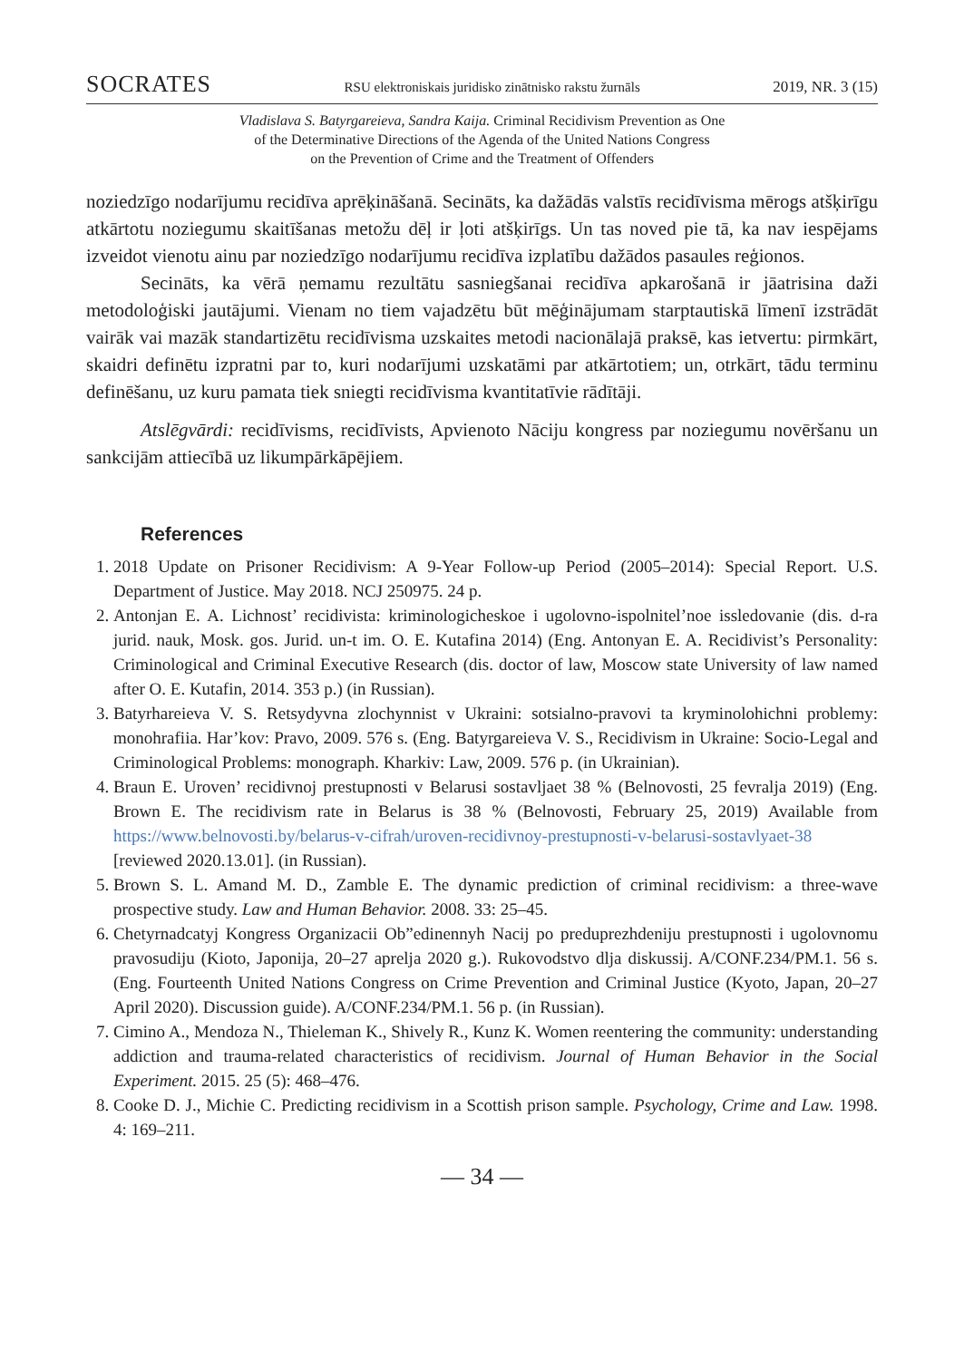SOCRATES RSU elektroniskais juridisko zinātnisko rakstu žurnāls 2019, NR. 3 (15)
Vladislava S. Batyrgareieva, Sandra Kaija. Criminal Recidivism Prevention as One
of the Determinative Directions of the Agenda of the United Nations Congress
on the Prevention of Crime and the Treatment of Offenders
noziedzīgo nodarījumu recidīva aprēķināšanā. Secināts, ka dažādās valstīs recidīvisma mērogs atšķirīgu atkārtotu noziegumu skaitīšanas metožu dēļ ir ļoti atšķirīgs. Un tas noved pie tā, ka nav iespējams izveidot vienotu ainu par noziedzīgo nodarījumu recidīva izplatību dažādos pasaules reģionos.
Secināts, ka vērā ņemamu rezultātu sasniegšanai recidīva apkarošanā ir jāatrisina daži metodoloģiski jautājumi. Vienam no tiem vajadzētu būt mēģinājumam starptautiskā līmenī izstrādāt vairāk vai mazāk standartizētu recidīvisma uzskaites metodi nacionālajā praksē, kas ietvertu: pirmkārt, skaidri definētu izpratni par to, kuri nodarījumi uzskatāmi par atkārtotiem; un, otrkārt, tādu terminu definēšanu, uz kuru pamata tiek sniegti recidīvisma kvantitatīvie rādītāji.
Atslēgvārdi: recidīvisms, recidīvists, Apvienoto Nāciju kongress par noziegumu novēršanu un sankcijām attiecībā uz likumpārkāpējiem.
References
1. 2018 Update on Prisoner Recidivism: A 9-Year Follow-up Period (2005–2014): Special Report. U.S. Department of Justice. May 2018. NCJ 250975. 24 p.
2. Antonjan E. A. Lichnost’ recidivista: kriminologicheskoe i ugolovno-ispolnitel’noe issledovanie (dis. d-ra jurid. nauk, Mosk. gos. Jurid. un-t im. O. E. Kutafina 2014) (Eng. Antonyan E. A. Recidivist’s Personality: Criminological and Criminal Executive Research (dis. doctor of law, Moscow state University of law named after O. E. Kutafin, 2014. 353 p.) (in Russian).
3. Batyrhareieva V. S. Retsydyvna zlochynnist v Ukraini: sotsialno-pravovi ta kryminolohichni problemy: monohrafiia. Har’kov: Pravo, 2009. 576 s. (Eng. Batyrgareieva V. S., Recidivism in Ukraine: Socio-Legal and Criminological Problems: monograph. Kharkiv: Law, 2009. 576 p. (in Ukrainian).
4. Braun E. Uroven’ recidivnoj prestupnosti v Belarusi sostavljaet 38 % (Belnovosti, 25 fevralja 2019) (Eng. Brown E. The recidivism rate in Belarus is 38 % (Belnovosti, February 25, 2019) Available from https://www.belnovosti.by/belarus-v-cifrah/uroven-recidivnoy-prestupnosti-v-belarusi-sostavlyaet-38 [reviewed 2020.13.01]. (in Russian).
5. Brown S. L. Amand M. D., Zamble E. The dynamic prediction of criminal recidivism: a three-wave prospective study. Law and Human Behavior. 2008. 33: 25–45.
6. Chetyrnadcatyj Kongress Organizacii Ob”edinennyh Nacij po preduprezhdeniju prestupnosti i ugolovnomu pravosudiju (Kioto, Japonija, 20–27 aprelja 2020 g.). Rukovodstvo dlja diskussij. A/CONF.234/PM.1. 56 s. (Eng. Fourteenth United Nations Congress on Crime Prevention and Criminal Justice (Kyoto, Japan, 20–27 April 2020). Discussion guide). A/CONF.234/PM.1. 56 p. (in Russian).
7. Cimino A., Mendoza N., Thieleman K., Shively R., Kunz K. Women reentering the community: understanding addiction and trauma-related characteristics of recidivism. Journal of Human Behavior in the Social Experiment. 2015. 25 (5): 468–476.
8. Cooke D. J., Michie C. Predicting recidivism in a Scottish prison sample. Psychology, Crime and Law. 1998. 4: 169–211.
— 34 —